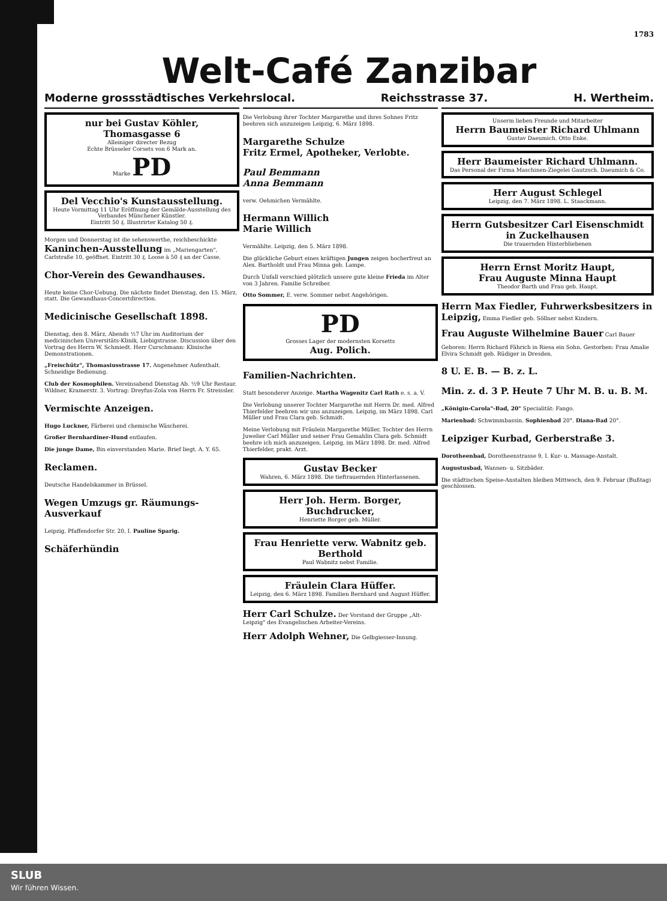1783
Welt-Café Zanzibar
Moderne grossstädtisches Verkehrslocal. Reichsstrasse 37. H. Wertheim.
nur bei Gustav Köhler, Thomasgasse 6
Alleiniger directer Bezug
Echte Brüsseler Corsets von 6 Mark an.
Marke PD
Del Vecchio's Kunstausstellung.
Heute Vormittag 11 Uhr Eröffnung der Gemälde-Ausstellung des Verbandes Münchener Künstler.
Eintritt 50 ₰. Illustrirter Katalog 50 ₰.
Morgen und Donnerstag ist die sehenswerthe, reichbeschickte Kaninchen-Ausstellung im „Mariengarten", Carlstraße 10, geöffnet. Eintritt 30 ₰. Loose à 50 ₰ an der Casse.
Chor-Verein des Gewandhauses.
Heute keine Chor-Uebung. Die nächste findet Dienstag, den 15. März, statt. Die Gewandhaus-Concertdirection.
Medicinische Gesellschaft 1898.
Dienstag, den 8. März, Abends ½7 Uhr im Auditorium der medicinischen Universitäts-Klinik, Liebigstrasse. Discussion über den Vortrag des Herrn W. Schmiedt. Herr Curschmann: Klinische Demonstrationen.
„Freischütz", Thomasiusstrasse 17. Angenehmer Aufenthalt. Schneidige Bedienung.
Club der Kosmophilen. Vereinsabend Dienstag Ab. ½9 Uhr Restaur. Wildner, Kramerstr. 3. Vortrag: Dreyfus-Zola von Herrn Fr. Streissler.
Vermischte Anzeigen.
Hugo Luckner, Färberei und chemische Wäscherei.
Großer Bernhardiner-Hund entlaufen.
Die junge Dame, Bin einverstanden Marie. Brief liegt. A. Y. 65.
Reclamen.
Deutsche Handelskammer in Brüssel.
Wegen Umzugs gr. Räumungs-Ausverkauf
Leipzig, Pfaffendorfer Str. 20, I. Pauline Sparig.
Schäferhündin
Die Verlobung ihrer Tochter Margarethe und ihres Sohnes Fritz beehren sich anzuzeigen Leipzig, 6. März 1898.
Margarethe Schulze
Fritz Ermel, Apotheker, Verlobte.
Paul Bemmann
Anna Bemmann
verw. Oehmichen Vermählte.
Hermann Willich
Marie Willich
Vermählte. Leipzig, den 5. März 1898.
Die glückliche Geburt eines kräftigen Jungen zeigen hocherfreut an Alex. Bartholdt und Frau Minna geb. Lampe.
Durch Unfall verschied plötzlich unsere gute kleine Frieda im Alter von 3 Jahren. Familie Schreiber.
Otto Sommer, E. verw. Sommer nebst Angehörigen.
PD
Grosses Lager der modernsten Korsetts
Aug. Polich.
Familien-Nachrichten.
Statt besonderer Anzeige. Martha Wagenitz Carl Rath e. s. a. V.
Die Verlobung unserer Tochter Margarethe mit Herrn Dr. med. Alfred Thierfelder beehren wir uns anzuzeigen. Leipzig, im März 1898. Carl Müller und Frau Clara geb. Schmidt.
Meine Verlobung mit Fräulein Margarethe Müller, Tochter des Herrn Juwelier Carl Müller und seiner Frau Gemahlin Clara geb. Schmidt beehre ich mich anzuzeigen. Leipzig, im März 1898. Dr. med. Alfred Thierfelder, prakt. Arzt.
Gustav Becker
Wahren, 6. März 1898. Die tieftrauernden Hinterlassenen.
Herr Joh. Herm. Borger, Buchdrucker,
Henriette Borger geb. Müller.
Frau Henriette verw. Wabnitz geb. Berthold
Paul Wabnitz nebst Familie.
Fräulein Clara Hüffer.
Leipzig, den 6. März 1898. Familien Bernhard und August Hüffer.
Herr Carl Schulze. Der Vorstand der Gruppe „Alt-Leipzig" des Evangelischen Arbeiter-Vereins.
Herr Adolph Wehner, Die Gelbgiesser-Innung.
Unserm lieben Freunde und Mitarbeiter
Herrn Baumeister Richard Uhlmann
Gustav Daeumich. Otto Enke.
Herr Baumeister Richard Uhlmann.
Das Personal der Firma Maschinen-Ziegelei Gautzsch. Daeumich & Co.
Herr August Schlegel
Leipzig, den 7. März 1898. L. Staackmann.
Herrn Gutsbesitzer Carl Eisenschmidt in Zuckelhausen
Die trauernden Hinterbliebenen
Herrn Ernst Moritz Haupt,
Frau Auguste Minna Haupt
Theodor Barth und Frau geb. Haupt.
Herrn Max Fiedler, Fuhrwerksbesitzers in Leipzig, Emma Fiedler geb. Söllner nebst Kindern.
Frau Auguste Wilhelmine Bauer Carl Bauer
Geboren: Herrn Richard Fährich in Riesa ein Sohn. Gestorben: Frau Amalie Elvira Schmidt geb. Rüdiger in Dresden.
8 U. E. B. — B. z. L.
Min. z. d. 3 P. Heute 7 Uhr M. B. u. B. M.
„Königin-Carola"-Bad, 20° Specialität: Fango.
Marienbad: Schwimmbassin. Sophienbad 20°. Diana-Bad 20°.
Leipziger Kurbad, Gerberstraße 3.
Dorotheenbad, Dorotheenstrasse 9, I. Kur- u. Massage-Anstalt.
Augustusbad, Wannen- u. Sitzbäder.
Die städtischen Speise-Anstalten bleiben Mittwoch, den 9. Februar (Bußtag) geschlossen.
SLUB
Wir führen Wissen.